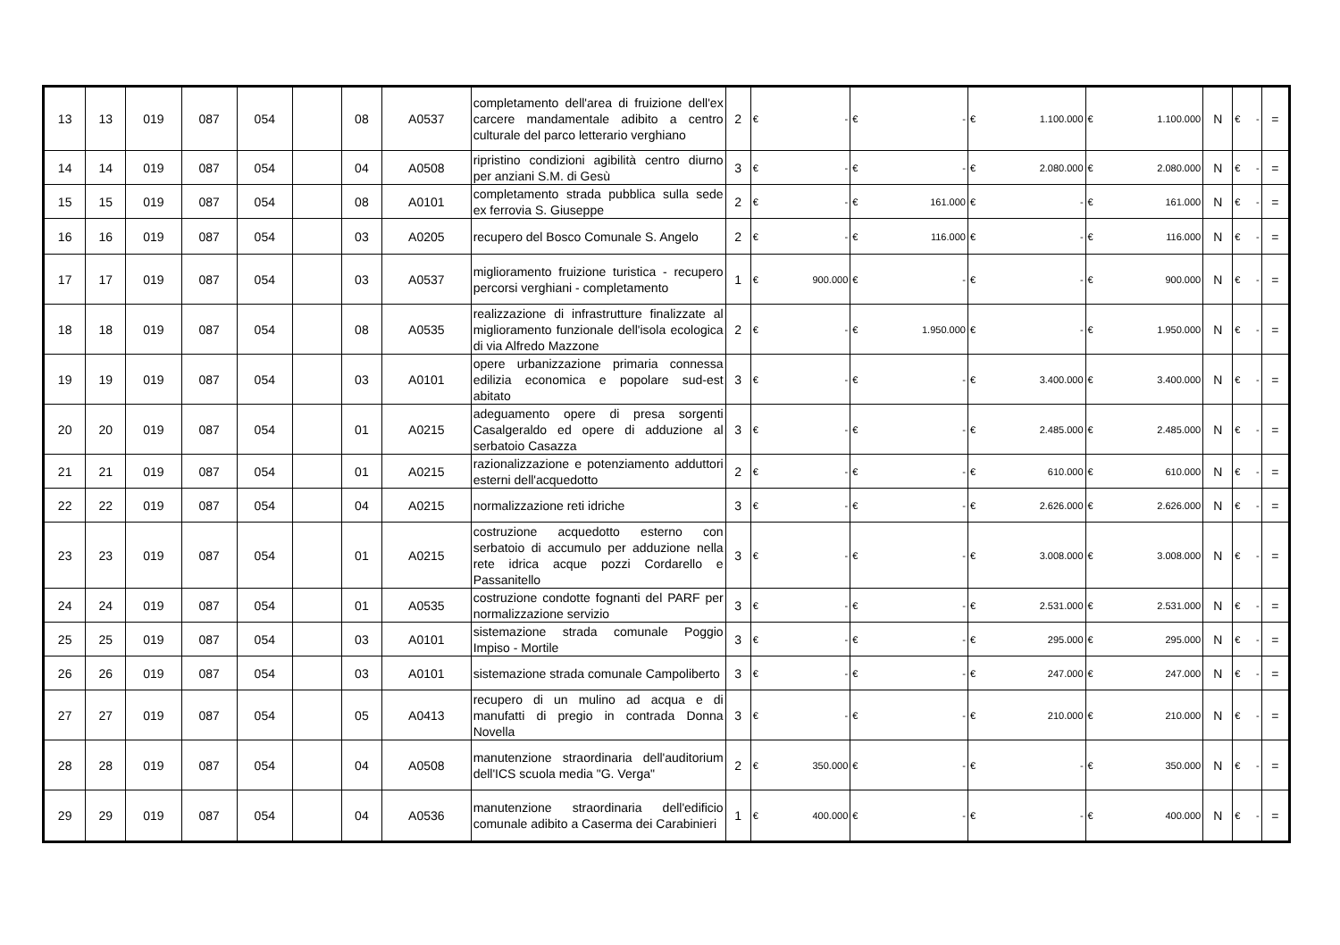| 13 | 13 | 019 | 087 | 054 | | 08 | A0537 | completamento dell'area di fruizione dell'ex carcere mandamentale adibito a centro culturale del parco letterario verghiano | 2 | € - | € - | € 1.100.000 | € 1.100.000 | N | € - | = |
| 14 | 14 | 019 | 087 | 054 | | 04 | A0508 | ripristino condizioni agibilità centro diurno per anziani S.M. di Gesù | 3 | € - | € - | € 2.080.000 | € 2.080.000 | N | € - | = |
| 15 | 15 | 019 | 087 | 054 | | 08 | A0101 | completamento strada pubblica sulla sede ex ferrovia S. Giuseppe | 2 | € - | € 161.000 | € - | € 161.000 | N | € - | = |
| 16 | 16 | 019 | 087 | 054 | | 03 | A0205 | recupero del Bosco Comunale S. Angelo | 2 | € - | € 116.000 | € - | € 116.000 | N | € - | = |
| 17 | 17 | 019 | 087 | 054 | | 03 | A0537 | miglioramento fruizione turistica - recupero percorsi verghiani - completamento | 1 | € 900.000 | € - | € - | € 900.000 | N | € - | = |
| 18 | 18 | 019 | 087 | 054 | | 08 | A0535 | realizzazione di infrastrutture finalizzate al miglioramento funzionale dell'isola ecologica di via Alfredo Mazzone | 2 | € - | € 1.950.000 | € - | € 1.950.000 | N | € - | = |
| 19 | 19 | 019 | 087 | 054 | | 03 | A0101 | opere urbanizzazione primaria connessa edilizia economica e popolare sud-est abitato | 3 | € - | € - | € 3.400.000 | € 3.400.000 | N | € - | = |
| 20 | 20 | 019 | 087 | 054 | | 01 | A0215 | adeguamento opere di presa sorgenti Casalgeraldo ed opere di adduzione al serbatoio Casazza | 3 | € - | € - | € 2.485.000 | € 2.485.000 | N | € - | = |
| 21 | 21 | 019 | 087 | 054 | | 01 | A0215 | razionalizzazione e potenziamento adduttori esterni dell'acquedotto | 2 | € - | € - | € 610.000 | € 610.000 | N | € - | = |
| 22 | 22 | 019 | 087 | 054 | | 04 | A0215 | normalizzazione reti idriche | 3 | € - | € - | € 2.626.000 | € 2.626.000 | N | € - | = |
| 23 | 23 | 019 | 087 | 054 | | 01 | A0215 | costruzione acquedotto esterno con serbatoio di accumulo per adduzione nella rete idrica acque pozzi Cordarello e Passanitello | 3 | € - | € - | € 3.008.000 | € 3.008.000 | N | € - | = |
| 24 | 24 | 019 | 087 | 054 | | 01 | A0535 | costruzione condotte fognanti del PARF per normalizzazione servizio | 3 | € - | € - | € 2.531.000 | € 2.531.000 | N | € - | = |
| 25 | 25 | 019 | 087 | 054 | | 03 | A0101 | sistemazione strada comunale Poggio Impiso - Mortile | 3 | € - | € - | € 295.000 | € 295.000 | N | € - | = |
| 26 | 26 | 019 | 087 | 054 | | 03 | A0101 | sistemazione strada comunale Campoliberto | 3 | € - | € - | € 247.000 | € 247.000 | N | € - | = |
| 27 | 27 | 019 | 087 | 054 | | 05 | A0413 | recupero di un mulino ad acqua e di manufatti di pregio in contrada Donna Novella | 3 | € - | € - | € 210.000 | € 210.000 | N | € - | = |
| 28 | 28 | 019 | 087 | 054 | | 04 | A0508 | manutenzione straordinaria dell'auditorium dell'ICS scuola media "G. Verga" | 2 | € 350.000 | € - | € - | € 350.000 | N | € - | = |
| 29 | 29 | 019 | 087 | 054 | | 04 | A0536 | manutenzione straordinaria dell'edificio comunale adibito a Caserma dei Carabinieri | 1 | € 400.000 | € - | € - | € 400.000 | N | € - | = |